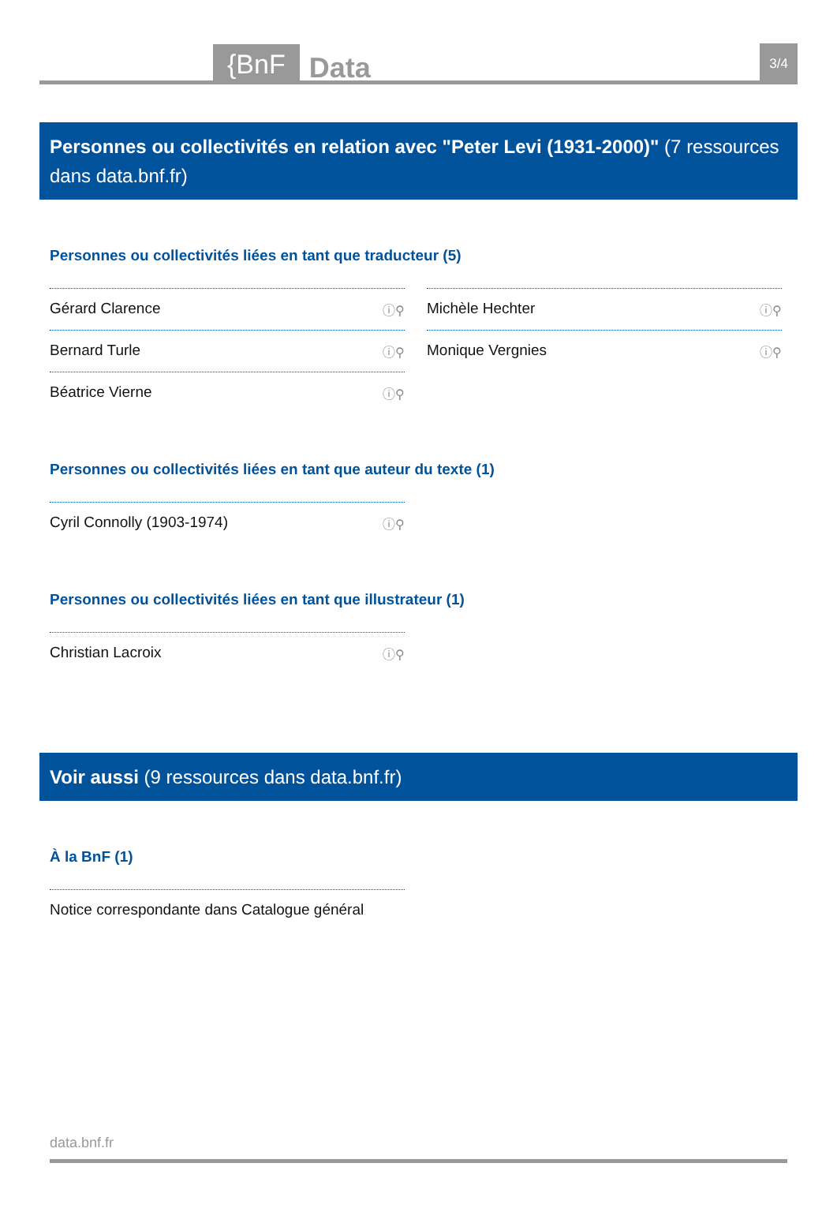{BnF Data 3/4
Personnes ou collectivités en relation avec "Peter Levi (1931-2000)" (7 ressources dans data.bnf.fr)
Personnes ou collectivités liées en tant que traducteur (5)
Gérard Clarence ⓘ⚲
Michèle Hechter ⓘ⚲
Bernard Turle ⓘ⚲
Monique Vergnies ⓘ⚲
Béatrice Vierne ⓘ⚲
Personnes ou collectivités liées en tant que auteur du texte (1)
Cyril Connolly (1903-1974) ⓘ⚲
Personnes ou collectivités liées en tant que illustrateur (1)
Christian Lacroix ⓘ⚲
Voir aussi (9 ressources dans data.bnf.fr)
À la BnF (1)
Notice correspondante dans Catalogue général
data.bnf.fr